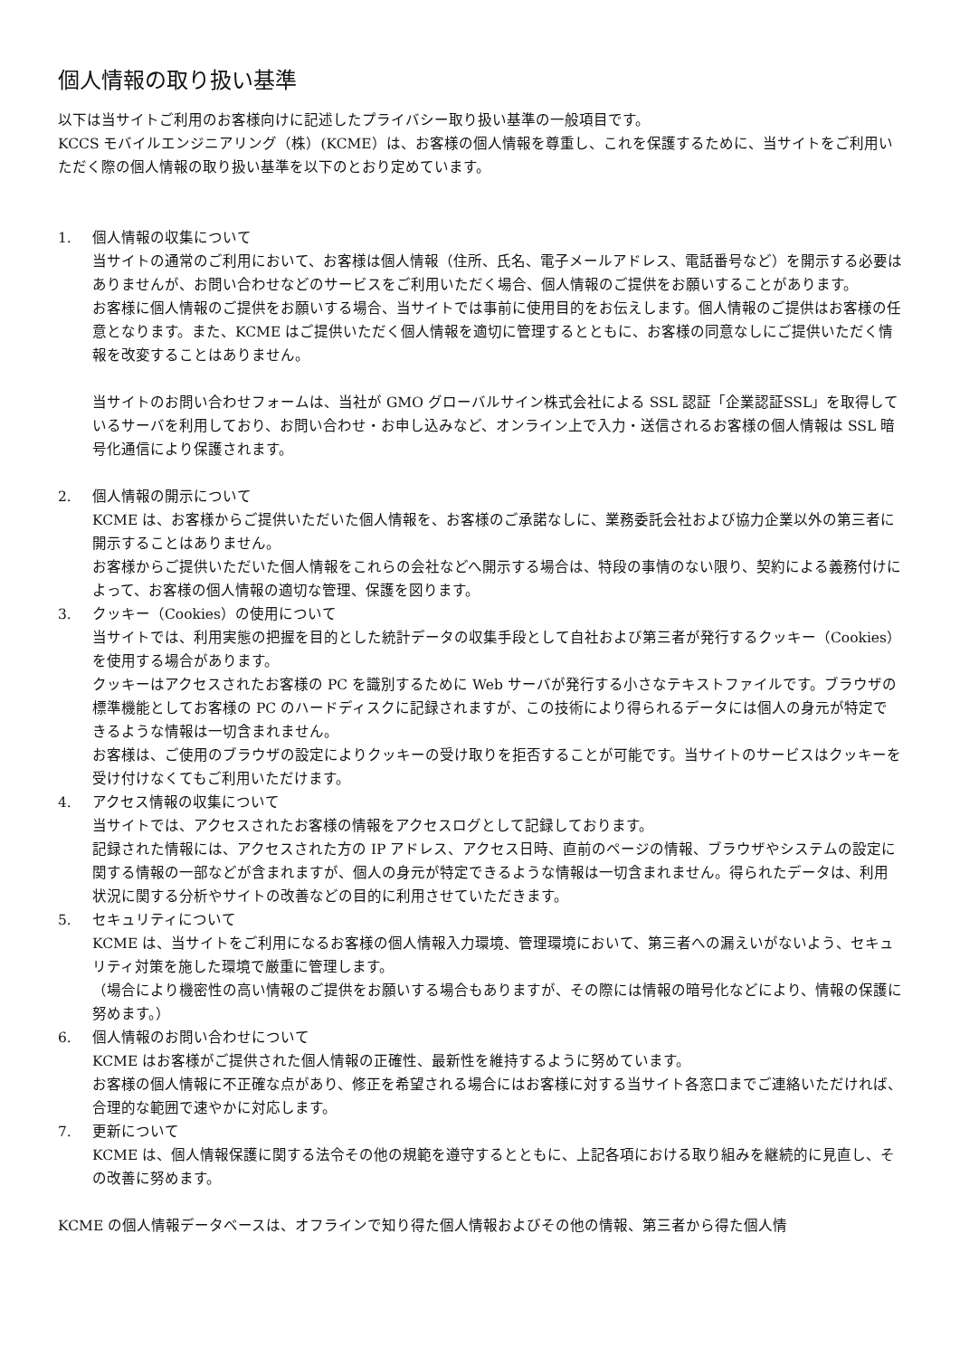個人情報の取り扱い基準
以下は当サイトご利用のお客様向けに記述したプライバシー取り扱い基準の一般項目です。
KCCS モバイルエンジニアリング（株）(KCME）は、お客様の個人情報を尊重し、これを保護するために、当サイトをご利用いただく際の個人情報の取り扱い基準を以下のとおり定めています。
1. 個人情報の収集について
当サイトの通常のご利用において、お客様は個人情報（住所、氏名、電子メールアドレス、電話番号など）を開示する必要はありませんが、お問い合わせなどのサービスをご利用いただく場合、個人情報のご提供をお願いすることがあります。
お客様に個人情報のご提供をお願いする場合、当サイトでは事前に使用目的をお伝えします。個人情報のご提供はお客様の任意となります。また、KCME はご提供いただく個人情報を適切に管理するとともに、お客様の同意なしにご提供いただく情報を改変することはありません。
当サイトのお問い合わせフォームは、当社が GMO グローバルサイン株式会社による SSL 認証「企業認証SSL」を取得しているサーバを利用しており、お問い合わせ・お申し込みなど、オンライン上で入力・送信されるお客様の個人情報は SSL 暗号化通信により保護されます。
2. 個人情報の開示について
KCME は、お客様からご提供いただいた個人情報を、お客様のご承諾なしに、業務委託会社および協力企業以外の第三者に開示することはありません。
お客様からご提供いただいた個人情報をこれらの会社などへ開示する場合は、特段の事情のない限り、契約による義務付けによって、お客様の個人情報の適切な管理、保護を図ります。
3. クッキー（Cookies）の使用について
当サイトでは、利用実態の把握を目的とした統計データの収集手段として自社および第三者が発行するクッキー（Cookies）を使用する場合があります。
クッキーはアクセスされたお客様の PC を識別するために Web サーバが発行する小さなテキストファイルです。ブラウザの標準機能としてお客様の PC のハードディスクに記録されますが、この技術により得られるデータには個人の身元が特定できるような情報は一切含まれません。
お客様は、ご使用のブラウザの設定によりクッキーの受け取りを拒否することが可能です。当サイトのサービスはクッキーを受け付けなくてもご利用いただけます。
4. アクセス情報の収集について
当サイトでは、アクセスされたお客様の情報をアクセスログとして記録しております。
記録された情報には、アクセスされた方の IP アドレス、アクセス日時、直前のページの情報、ブラウザやシステムの設定に関する情報の一部などが含まれますが、個人の身元が特定できるような情報は一切含まれません。得られたデータは、利用状況に関する分析やサイトの改善などの目的に利用させていただきます。
5. セキュリティについて
KCME は、当サイトをご利用になるお客様の個人情報入力環境、管理環境において、第三者への漏えいがないよう、セキュリティ対策を施した環境で厳重に管理します。
（場合により機密性の高い情報のご提供をお願いする場合もありますが、その際には情報の暗号化などにより、情報の保護に努めます。）
6. 個人情報のお問い合わせについて
KCME はお客様がご提供された個人情報の正確性、最新性を維持するように努めています。
お客様の個人情報に不正確な点があり、修正を希望される場合にはお客様に対する当サイト各窓口までご連絡いただければ、合理的な範囲で速やかに対応します。
7. 更新について
KCME は、個人情報保護に関する法令その他の規範を遵守するとともに、上記各項における取り組みを継続的に見直し、その改善に努めます。
KCME の個人情報データベースは、オフラインで知り得た個人情報およびその他の情報、第三者から得た個人情